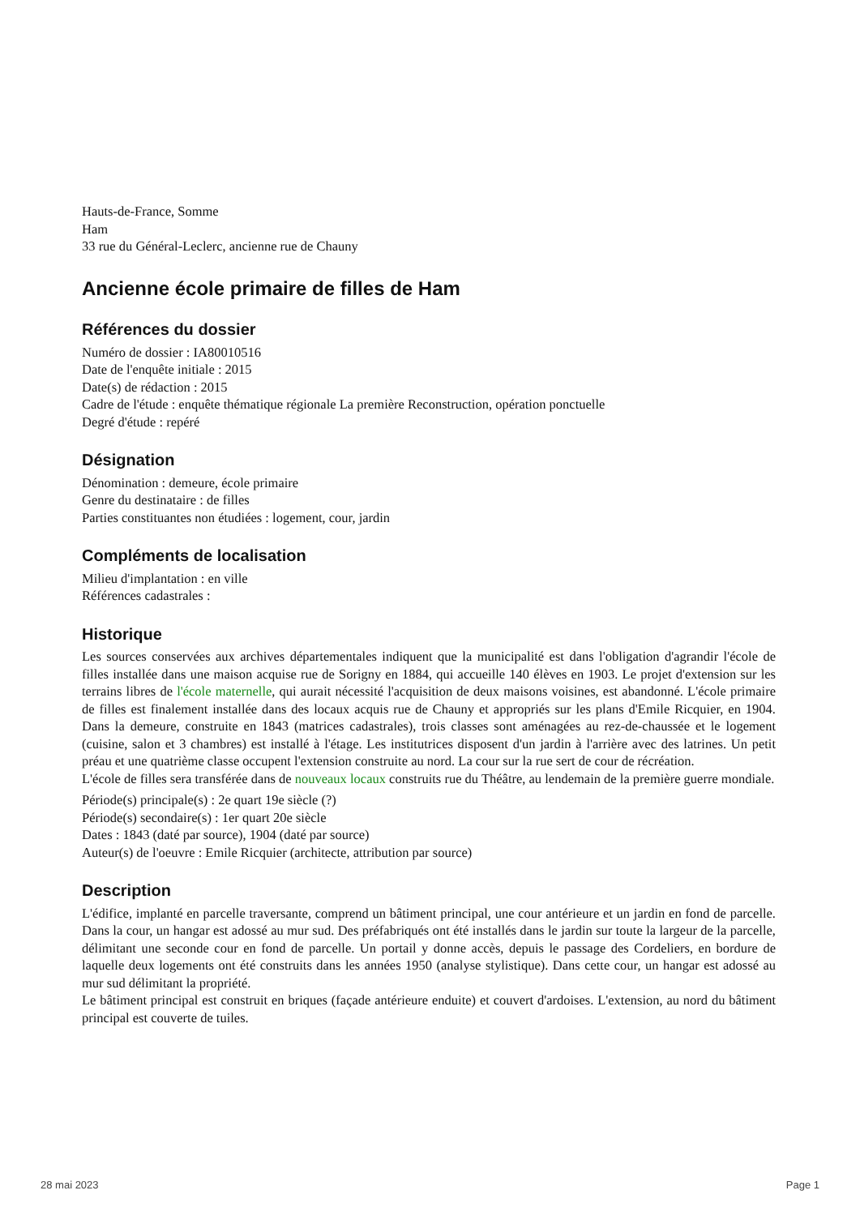Hauts-de-France, Somme
Ham
33 rue du Général-Leclerc, ancienne rue de Chauny
Ancienne école primaire de filles de Ham
Références du dossier
Numéro de dossier : IA80010516
Date de l'enquête initiale : 2015
Date(s) de rédaction : 2015
Cadre de l'étude : enquête thématique régionale La première Reconstruction, opération ponctuelle
Degré d'étude : repéré
Désignation
Dénomination : demeure, école primaire
Genre du destinataire : de filles
Parties constituantes non étudiées : logement, cour, jardin
Compléments de localisation
Milieu d'implantation : en ville
Références cadastrales :
Historique
Les sources conservées aux archives départementales indiquent que la municipalité est dans l'obligation d'agrandir l'école de filles installée dans une maison acquise rue de Sorigny en 1884, qui accueille 140 élèves en 1903. Le projet d'extension sur les terrains libres de l'école maternelle, qui aurait nécessité l'acquisition de deux maisons voisines, est abandonné. L'école primaire de filles est finalement installée dans des locaux acquis rue de Chauny et appropriés sur les plans d'Emile Ricquier, en 1904. Dans la demeure, construite en 1843 (matrices cadastrales), trois classes sont aménagées au rez-de-chaussée et le logement (cuisine, salon et 3 chambres) est installé à l'étage. Les institutrices disposent d'un jardin à l'arrière avec des latrines. Un petit préau et une quatrième classe occupent l'extension construite au nord. La cour sur la rue sert de cour de récréation.
L'école de filles sera transférée dans de nouveaux locaux construits rue du Théâtre, au lendemain de la première guerre mondiale.
Période(s) principale(s) : 2e quart 19e siècle (?)
Période(s) secondaire(s) : 1er quart 20e siècle
Dates : 1843 (daté par source), 1904 (daté par source)
Auteur(s) de l'oeuvre : Emile Ricquier (architecte, attribution par source)
Description
L'édifice, implanté en parcelle traversante, comprend un bâtiment principal, une cour antérieure et un jardin en fond de parcelle. Dans la cour, un hangar est adossé au mur sud. Des préfabriqués ont été installés dans le jardin sur toute la largeur de la parcelle, délimitant une seconde cour en fond de parcelle. Un portail y donne accès, depuis le passage des Cordeliers, en bordure de laquelle deux logements ont été construits dans les années 1950 (analyse stylistique). Dans cette cour, un hangar est adossé au mur sud délimitant la propriété.
Le bâtiment principal est construit en briques (façade antérieure enduite) et couvert d'ardoises. L'extension, au nord du bâtiment principal est couverte de tuiles.
28 mai 2023 Page 1